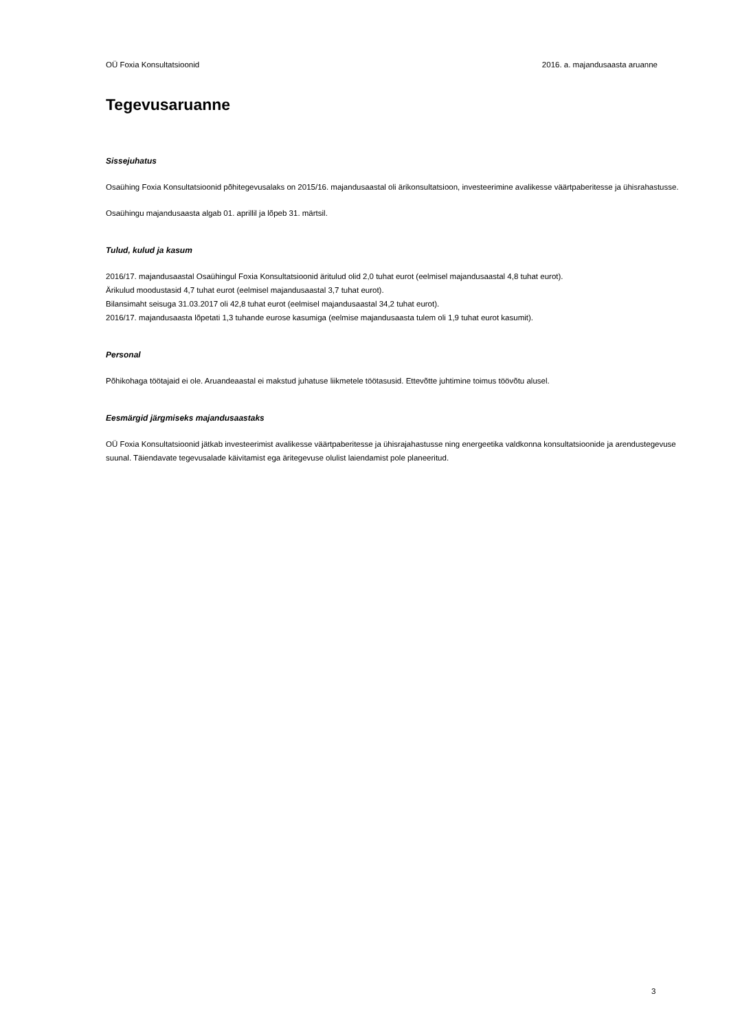OÜ Foxia Konsultatsioonid 2016. a. majandusaasta aruanne
Tegevusaruanne
Sissejuhatus
Osaühing Foxia Konsultatsioonid põhitegevusalaks on 2015/16. majandusaastal oli ärikonsultatsioon, investeerimine avalikesse väärtpaberitesse ja ühisrahastusse.
Osaühingu majandusaasta algab 01. aprillil ja lõpeb 31. märtsil.
Tulud, kulud ja kasum
2016/17. majandusaastal Osaühingul Foxia Konsultatsioonid äritulud olid 2,0 tuhat eurot (eelmisel majandusaastal 4,8 tuhat eurot).
Ärikulud moodustasid 4,7 tuhat eurot (eelmisel majandusaastal 3,7 tuhat eurot).
Bilansimaht seisuga 31.03.2017 oli 42,8 tuhat eurot (eelmisel majandusaastal 34,2 tuhat eurot).
2016/17. majandusaasta lõpetati 1,3 tuhande eurose kasumiga (eelmise majandusaasta tulem oli 1,9 tuhat eurot kasumit).
Personal
Põhikohaga töötajaid ei ole. Aruandeaastal ei makstud juhatuse liikmetele töötasusid. Ettevõtte juhtimine toimus töövõtu alusel.
Eesmärgid järgmiseks majandusaastaks
OÜ Foxia Konsultatsioonid jätkab investeerimist avalikesse väärtpaberitesse ja ühisrajahastusse ning energeetika valdkonna konsultatsioonide ja arendustegevuse suunal. Täiendavate tegevusalade käivitamist ega äritegevuse olulist laiendamist pole planeeritud.
3